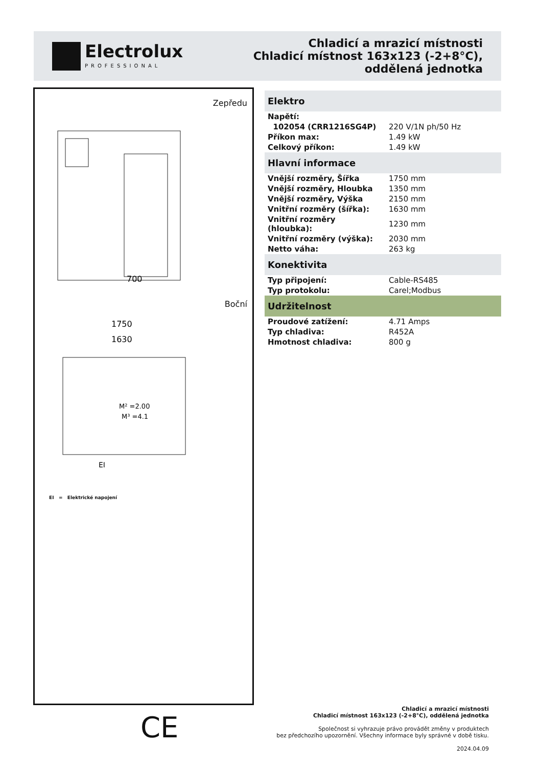Electrolux
PROFESSIONAL
Chladicí a mrazicí místnosti
Chladicí místnost 163x123 (-2+8°C),
oddělená jednotka
Zepředu
700
Boční
1750
1630
M² =2.00
M³ =4.1
EI
EI = Elektrické napojení
Elektro
| Napětí: | |
| 102054 (CRR1216SG4P) | 220 V/1N ph/50 Hz |
| Příkon max: | 1.49 kW |
| Celkový příkon: | 1.49 kW |
Hlavní informace
| Vnější rozměry, Šířka | 1750 mm |
| Vnější rozměry, Hloubka | 1350 mm |
| Vnější rozměry, Výška | 2150 mm |
| Vnitřní rozměry (šířka): | 1630 mm |
| Vnitřní rozměry (hloubka): | 1230 mm |
| Vnitřní rozměry (výška): | 2030 mm |
| Netto váha: | 263 kg |
Konektivita
| Typ připojení: | Cable-RS485 |
| Typ protokolu: | Carel;Modbus |
Udržitelnost
| Proudové zatížení: | 4.71 Amps |
| Typ chladiva: | R452A |
| Hmotnost chladiva: | 800 g |
CE
Chladicí a mrazicí místnosti
Chladicí místnost 163x123 (-2+8°C), oddělená jednotka
Společnost si vyhrazuje právo provádět změny v produktech
bez předchozího upozornění. Všechny informace byly správné v době tisku.
2024.04.09